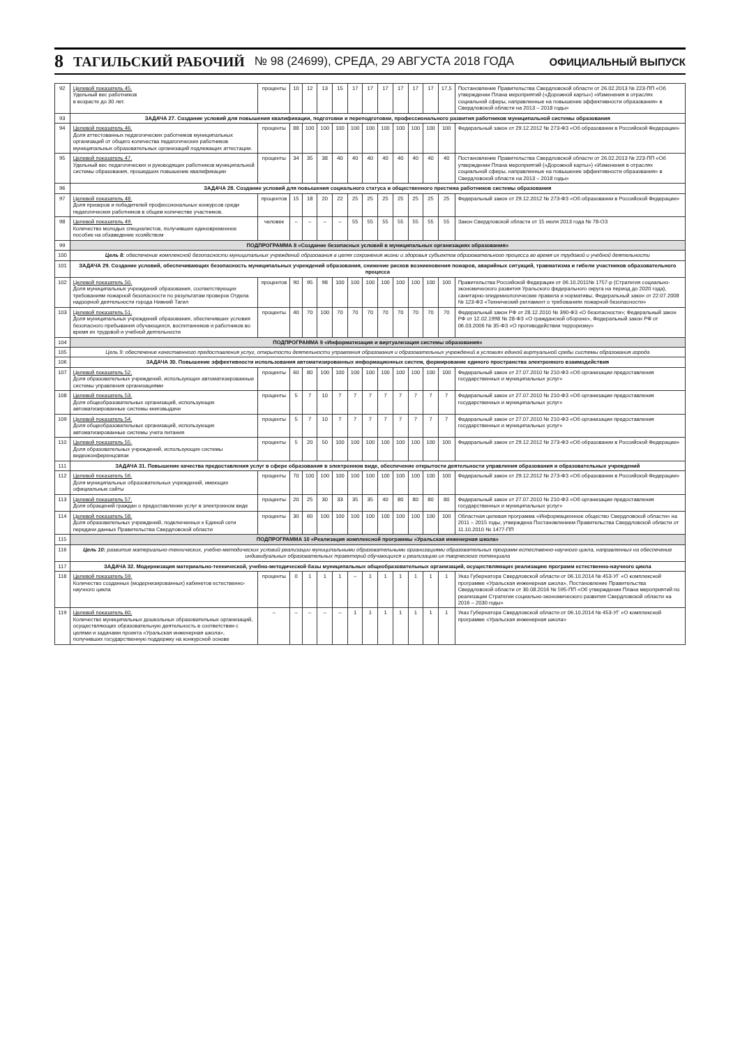8 ТАГИЛЬСКИЙ РАБОЧИЙ № 98 (24699), СРЕДА, 29 АВГУСТА 2018 ГОДА ОФИЦИАЛЬНЫЙ ВЫПУСК
| 92 | Целевой показатель 45. Удельный вес работников в возрасте до 30 лет. | проценты | 10 | 12 | 13 | 15 | 17 | 17 | 17 | 17 | 17 | 17 | 17,5 | Постановление Правительства Свердловской области от 26.02.2013 № 223-ПП «Об утверждении Плана мероприятий («Дорожной карты») «Изменения в отраслях социальной сферы, направленные на повышение эффективности образования» в Свердловской области на 2013 – 2018 годы» |
| 93 | ЗАДАЧА 27. Создание условий для повышения квалификации, подготовки и переподготовки, профессионального развития работников муниципальной системы образования | | | | | | | | | | | | | |
| 94 | Целевой показатель 46. Доля аттестованных педагогических работников муниципальных организаций от общего количества педагогических работников муниципальных образовательных организаций подлежащих аттестации. | проценты | 88 | 100 | 100 | 100 | 100 | 100 | 100 | 100 | 100 | 100 | 100 | Федеральный закон от 29.12.2012 № 273-ФЗ «Об образовании в Российской Федерации» |
| 95 | Целевой показатель 47. Удельный вес педагогических и руководящих работников муниципальной системы образования, прошедших повышение квалификации | проценты | 34 | 35 | 38 | 40 | 40 | 40 | 40 | 40 | 40 | 40 | 40 | Постановление Правительства Свердловской области от 26.02.2013 № 223-ПП «Об утверждении Плана мероприятий («Дорожной карты») «Изменения в отраслях социальной сферы, направленные на повышение эффективности образования» в Свердловской области на 2013 – 2018 годы» |
| 96 | ЗАДАЧА 28. Создание условий для повышения социального статуса и общественного престижа работников системы образования | | | | | | | | | | | | | |
| 97 | Целевой показатель 48. Доля призеров и победителей профессиональных конкурсов среди педагогических работников в общем количестве участников. | процентов | 15 | 18 | 20 | 22 | 25 | 25 | 25 | 25 | 25 | 25 | 25 | Федеральный закон от 29.12.2012 № 273-ФЗ «Об образовании в Российской Федерации» |
| 98 | Целевой показатель 49. Количество молодых специалистов, получивших единовременное пособие на обзаведение хозяйством | человек | – | – | – | – | 55 | 55 | 55 | 55 | 55 | 55 | 55 | Закон Свердловской области от 15 июля 2013 года № 78-ОЗ |
| 99 | ПОДПРОГРАММА 8 «Создание безопасных условий в муниципальных организациях образования» | | | | | | | | | | | | | |
| 100 | Цель 8: обеспечение комплексной безопасности муниципальных учреждений образования в целях сохранения жизни и здоровья субъектов образовательного процесса во время их трудовой и учебной деятельности | | | | | | | | | | | | | |
| 101 | ЗАДАЧА 29. Создание условий, обеспечивающих безопасность муниципальных учреждений образования, снижение рисков возникновения пожаров, аварийных ситуаций, травматизма и гибели участников образовательного процесса | | | | | | | | | | | | | |
| 102 | Целевой показатель 50. Доля муниципальных учреждений образования, соответствующих требованиям пожарной безопасности по результатам проверок Отдела надзорной деятельности города Нижний Тагил | процентов | 90 | 95 | 98 | 100 | 100 | 100 | 100 | 100 | 100 | 100 | 100 | Правительства Российской Федерации от 06.10.2011№ 1757-р (Стратегия социально-экономического развития Уральского федерального округа на период до 2020 года), санитарно-эпидемиологические правила и нормативы, Федеральный закон от 22.07.2008 № 123-ФЗ «Технический регламент о требованиях пожарной безопасности» |
| 103 | Целевой показатель 51. Доля муниципальных учреждений образования, обеспечивших условия безопасного пребывания обучающихся, воспитанников и работников во время их трудовой и учебной деятельности | проценты | 40 | 70 | 100 | 70 | 70 | 70 | 70 | 70 | 70 | 70 | 70 | Федеральный закон РФ от 28.12.2010 № 390-ФЗ «О безопасности»; Федеральный закон РФ от 12.02.1998 № 28-ФЗ «О гражданской обороне», Федеральный закон РФ от 06.03.2006 № 35-ФЗ «О противодействии терроризму» |
| 104 | ПОДПРОГРАММА 9 «Информатизация и виртуализация системы образования» | | | | | | | | | | | | | |
| 105 | Цель 9: обеспечение качественного предоставления услуг, открытости деятельности управления образования и образовательных учреждений в условиях единой виртуальной среды системы образования города | | | | | | | | | | | | | |
| 106 | ЗАДАЧА 30. Повышение эффективности использования автоматизированных информационных систем, формирование единого пространства электронного взаимодействия | | | | | | | | | | | | | |
| 107 | Целевой показатель 52. Доля образовательных учреждений, использующих автоматизированные системы управления организациями | проценты | 60 | 80 | 100 | 100 | 100 | 100 | 100 | 100 | 100 | 100 | 100 | Федеральный закон от 27.07.2010 № 210-ФЗ «Об организации предоставления государственных и муниципальных услуг» |
| 108 | Целевой показатель 53. Доля общеобразовательных организаций, использующих автоматизированные системы книговыдачи | проценты | 5 | 7 | 10 | 7 | 7 | 7 | 7 | 7 | 7 | 7 | 7 | Федеральный закон от 27.07.2010 № 210-ФЗ «Об организации предоставления государственных и муниципальных услуг» |
| 109 | Целевой показатель 54. Доля общеобразовательных организаций, использующих автоматизированные системы учета питания | проценты | 5 | 7 | 10 | 7 | 7 | 7 | 7 | 7 | 7 | 7 | 7 | Федеральный закон от 27.07.2010 № 210-ФЗ «Об организации предоставления государственных и муниципальных услуг» |
| 110 | Целевой показатель 55. Доля образовательных учреждений, использующих системы видеоконференцсвязи | проценты | 5 | 20 | 50 | 100 | 100 | 100 | 100 | 100 | 100 | 100 | 100 | Федеральный закон от 29.12.2012 № 273-ФЗ «Об образовании в Российской Федерации» |
| 111 | ЗАДАЧА 31. Повышение качества предоставления услуг в сфере образования в электронном виде, обеспечение открытости деятельности управления образования и образовательных учреждений | | | | | | | | | | | | | |
| 112 | Целевой показатель 56. Доля муниципальных образовательных учреждений, имеющих официальные сайты | проценты | 70 | 100 | 100 | 100 | 100 | 100 | 100 | 100 | 100 | 100 | 100 | Федеральный закон от 29.12.2012 № 273-ФЗ «Об образовании в Российской Федерации» |
| 113 | Целевой показатель 57. Доля обращений граждан о предоставлении услуг в электронном виде | проценты | 20 | 25 | 30 | 33 | 35 | 35 | 40 | 80 | 80 | 80 | 80 | Федеральный закон от 27.07.2010 № 210-ФЗ «Об организации предоставления государственных и муниципальных услуг» |
| 114 | Целевой показатель 58. Доля образовательных учреждений, подключенных к Единой сети передачи данных Правительства Свердловской области | проценты | 30 | 60 | 100 | 100 | 100 | 100 | 100 | 100 | 100 | 100 | 100 | Областная целевая программа «Информационное общество Свердловской области» на 2011 – 2015 годы, утверждена Постановлением Правительства Свердловской области от 11.10.2010 № 1477-ПП |
| 115 | ПОДПРОГРАММА 10 «Реализация комплексной программы «Уральская инженерная школа» | | | | | | | | | | | | | |
| 116 | Цель 10: развитие материально-технических, учебно-методических условий реализации муниципальными образовательными организациями образовательных программ естественно-научного цикла, направленных на обеспечение индивидуальных образовательных траекторий обучающихся и реализацию их творческого потенциала | | | | | | | | | | | | | |
| 117 | ЗАДАЧА 32. Модернизация материально-технической, учебно-методической базы муниципальных общеобразовательных организаций, осуществляющих реализацию программ естественно-научного цикла | | | | | | | | | | | | | |
| 118 | Целевой показатель 59. Количество созданных (модернизированных) кабинетов естественно-научного цикла | проценты | 0 | 1 | 1 | 1 | – | 1 | 1 | 1 | 1 | 1 | 1 | Указ Губернатора Свердловской области от 06.10.2014 № 453-УГ «О комплексной программе «Уральская инженерная школа», Постановление Правительства Свердловской области от 30.08.2016 № 595-ПП «Об утверждении Плана мероприятий по реализации Стратегии социально-экономического развития Свердловской области на 2016 – 2030 годы» |
| 119 | Целевой показатель 60. Количество муниципальных дошкольных образовательных организаций, осуществляющих образовательную деятельность в соответствии с целями и задачами проекта «Уральская инженерная школа», получивших государственную поддержку на конкурсной основе | – | – | – | – | – | 1 | 1 | 1 | 1 | 1 | 1 | 1 | Указ Губернатора Свердловской области от 06.10.2014 № 453-УГ «О комплексной программе «Уральская инженерная школа» |